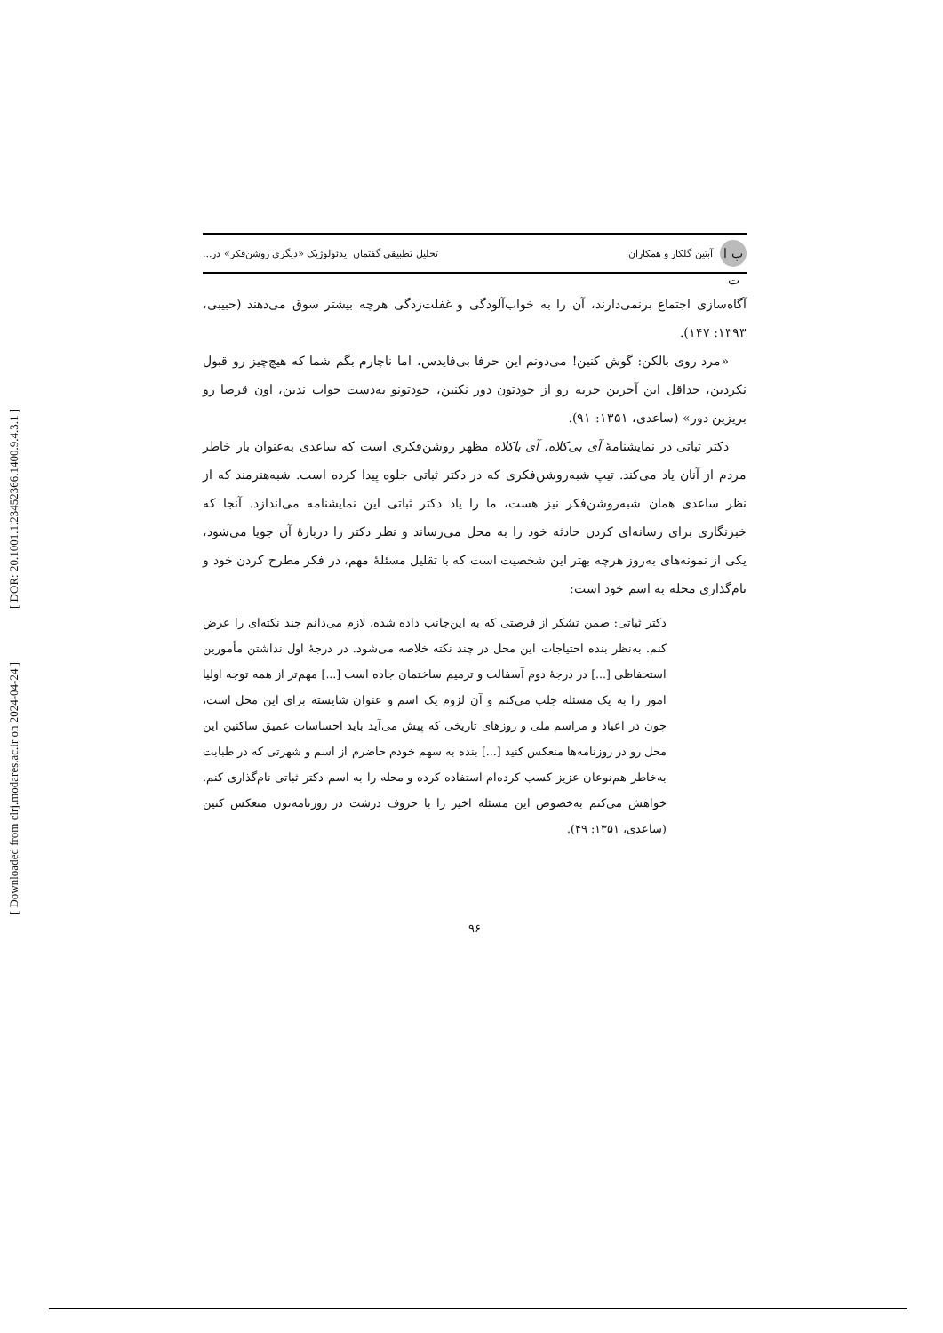[ DOR: 20.1001.1.23452366.1400.9.4.3.1 ]
[ Downloaded from clrj.modares.ac.ir on 2024-04-24 ]
پ ا ت آبتین گلکار و همکاران تحلیل تطبیقی گفتمان ایدئولوژیک «دیگری روشن‌فکر» در...
آگاه‌سازی اجتماع برنمی‌دارند، آن را به خواب‌آلودگی و غفلت‌زدگی هرچه بیشتر سوق می‌دهند (حبیبی، ۱۳۹۳: ۱۴۷).
«مرد روی بالکن: گوش کنین! می‌دونم این حرفا بی‌فایدس، اما ناچارم بگم شما که هیچ‌چیز رو قبول نکردین، حداقل این آخرین حربه رو از خودتون دور نکنین، خودتونو به‌دست خواب ندین، اون قرصا رو بریزین دور» (ساعدی، ۱۳۵۱: ۹۱).
دکتر ثباتی در نمایشنامهٔ آی بی‌کلاه، آی باکلاه مظهر روشن‌فکری است که ساعدی به‌عنوان بار خاطر مردم از آنان یاد می‌کند. تیپ شبه‌روشن‌فکری که در دکتر ثباتی جلوه پیدا کرده است. شبه‌هنرمند که از نظر ساعدی همان شبه‌روشن‌فکر نیز هست، ما را یاد دکتر ثباتی این نمایشنامه می‌اندازد. آنجا که خبرنگاری برای رسانه‌ای کردن حادثه خود را به محل می‌رساند و نظر دکتر را دربارهٔ آن جویا می‌شود، یکی از نمونه‌های به‌روز هرچه بهتر این شخصیت است که با تقلیل مسئلهٔ مهم، در فکر مطرح کردن خود و نام‌گذاری محله به اسم خود است:
دکتر ثباتی: ضمن تشکر از فرصتی که به این‌جانب داده شده، لازم می‌دانم چند نکته‌ای را عرض کنم. به‌نظر بنده احتیاجات این محل در چند نکته خلاصه می‌شود. در درجهٔ اول نداشتن مأمورین استحفاظی [...] در درجهٔ دوم آسفالت و ترمیم ساختمان جاده است [...] مهم‌تر از همه توجه اولیا امور را به یک مسئله جلب می‌کنم و آن لزوم یک اسم و عنوان شایسته برای این محل است، چون در اعیاد و مراسم ملی و روزهای تاریخی که پیش می‌آید باید احساسات عمیق ساکنین این محل رو در روزنامه‌ها منعکس کنید [...] بنده به سهم خودم حاضرم از اسم و شهرتی که در طبابت به‌خاطر هم‌نوعان عزیز کسب کرده‌ام استفاده کرده و محله را به اسم دکتر ثباتی نام‌گذاری کنم. خواهش می‌کنم به‌خصوص این مسئله اخیر را با حروف درشت در روزنامه‌تون منعکس کنین (ساعدی، ۱۳۵۱: ۴۹).
۹۶